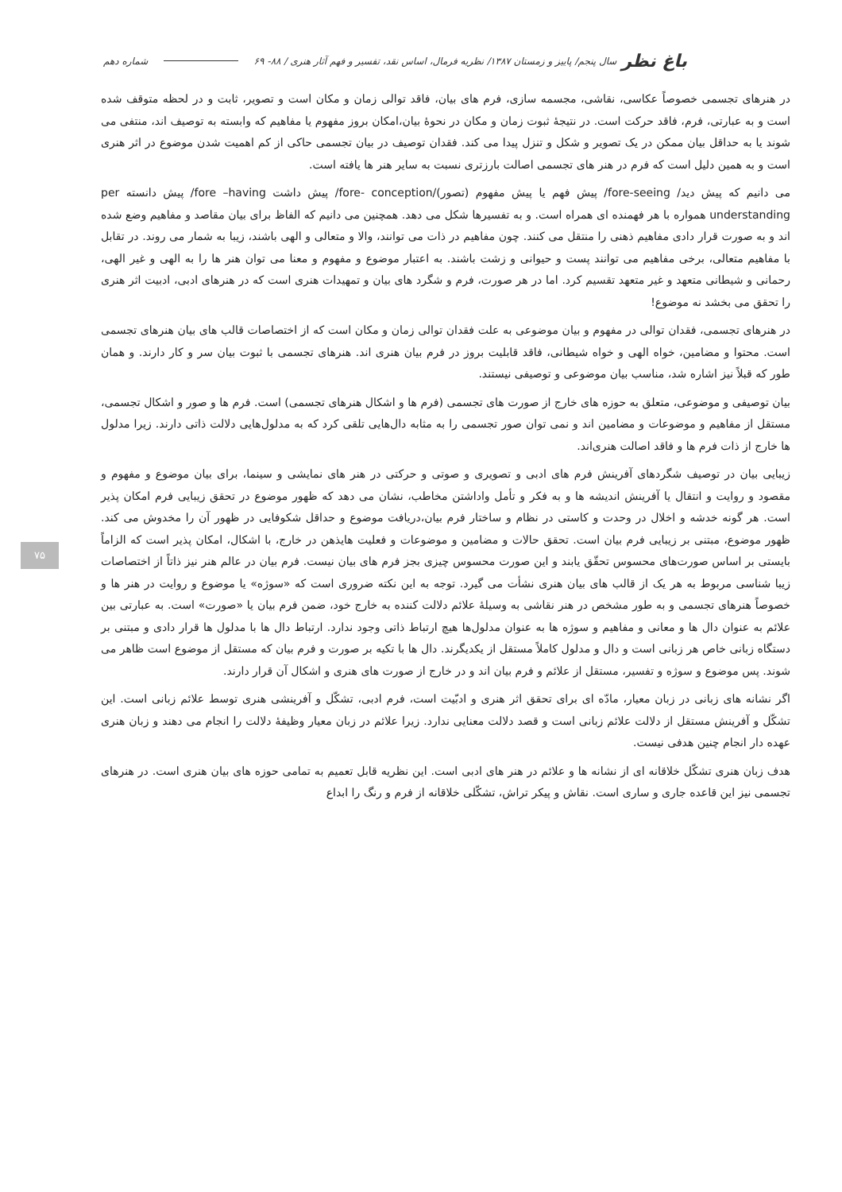باغ نظر سال پنجم/ پاییز و زمستان ۱۳۸۷/ نظریه فرمال، اساس نقد، تفسیر و فهم آثار هنری / ۸۸- ۶۹ شماره دهم
۷۵
در هنرهای تجسمی خصوصاً عکاسی، نقاشی، مجسمه سازی، فرم های بیان، فاقد توالی زمان و مکان است و تصویر، ثابت و در لحظه متوقف شده است و به عبارتی، فرم، فاقد حرکت است. در نتیجهٔ ثبوت زمان و مکان در نحوهٔ بیان،امکان بروز مفهوم یا مفاهیم که وابسته به توصیف اند، منتفی می شوند یا به حداقل بیان ممکن در یک تصویر و شکل و تنزل پیدا می کند. فقدان توصیف در بیان تجسمی حاکی از کم اهمیت شدن موضوع در اثر هنری است و به همین دلیل است که فرم در هنر های تجسمی اصالت بارزتری نسبت به سایر هنر ها یافته است.
می دانیم که پیش دید/ fore-seeing/ پیش فهم یا پیش مفهوم (تصور)/fore- conception/ پیش داشت fore –having/ پیش دانسته per understanding همواره با هر فهمنده ای همراه است. و به تفسیرها شکل می دهد. همچنین می دانیم که الفاظ برای بیان مقاصد و مفاهیم وضع شده اند و به صورت قرار دادی مفاهیم ذهنی را منتقل می کنند. چون مفاهیم در ذات می توانند، والا و متعالی و الهی باشند، زیبا به شمار می روند. در تقابل با مفاهیم متعالی، برخی مفاهیم می توانند پست و حیوانی و زشت باشند. به اعتبار موضوع و مفهوم و معنا می توان هنر ها را به الهی و غیر الهی، رحمانی و شیطانی متعهد و غیر متعهد تقسیم کرد. اما در هر صورت، فرم و شگرد های بیان و تمهیدات هنری است که در هنرهای ادبی، ادبیت اثر هنری را تحقق می بخشد نه موضوع!
در هنرهای تجسمی، فقدان توالی در مفهوم و بیان موضوعی به علت فقدان توالی زمان و مکان است که از اختصاصات قالب های بیان هنرهای تجسمی است. محتوا و مضامین، خواه الهی و خواه شیطانی، فاقد قابلیت بروز در فرم بیان هنری اند. هنرهای تجسمی با ثبوت بیان سر و کار دارند. و همان طور که قبلاً نیز اشاره شد، مناسب بیان موضوعی و توصیفی نیستند.
بیان توصیفی و موضوعی، متعلق به حوزه های خارج از صورت های تجسمی (فرم ها و اشکال هنرهای تجسمی) است. فرم ها و صور و اشکال تجسمی، مستقل از مفاهیم و موضوعات و مضامین اند و نمی توان صور تجسمی را به مثابه دال‌هایی تلقی کرد که به مدلول‌هایی دلالت ذاتی دارند. زیرا مدلول ها خارج از ذات فرم ها و فاقد اصالت هنری‌اند.
زیبایی بیان در توصیف شگردهای آفرینش فرم های ادبی و تصویری و صوتی و حرکتی در هنر های نمایشی و سینما، برای بیان موضوع و مفهوم و مقصود و روایت و انتقال یا آفرینش اندیشه ها و به فکر و تأمل واداشتن مخاطب، نشان می دهد که ظهور موضوع در تحقق زیبایی فرم امکان پذیر است. هر گونه خدشه و اخلال در وحدت و کاستی در نظام و ساختار فرم بیان،دریافت موضوع و حداقل شکوفایی در ظهور آن را مخدوش می کند. ظهور موضوع، مبتنی بر زیبایی فرم بیان است. تحقق حالات و مضامین و موضوعات و فعلیت هایذهن در خارج، با اشکال، امکان پذیر است که الزاماً بایستی بر اساس صورت‌های محسوس تحقّق یابند و این صورت محسوس چیزی بجز فرم های بیان نیست. فرم بیان در عالم هنر نیز ذاتاً از اختصاصات زیبا شناسی مربوط به هر یک از قالب های بیان هنری نشأت می گیرد. توجه به این نکته ضروری است که «سوژه» یا موضوع و روایت در هنر ها و خصوصاً هنرهای تجسمی و به طور مشخص در هنر نقاشی به وسیلهٔ علائم دلالت کننده به خارج خود، ضمن فرم بیان یا «صورت» است. به عبارتی بین علائم به عنوان دال ها و معانی و مفاهیم و سوژه ها به عنوان مدلول‌ها هیچ ارتباط ذاتی وجود ندارد. ارتباط دال ها با مدلول ها قرار دادی و مبتنی بر دستگاه زبانی خاص هر زبانی است و دال و مدلول کاملاً مستقل از یکدیگرند. دال ها با تکیه بر صورت و فرم بیان که مستقل از موضوع است ظاهر می شوند. پس موضوع و سوژه و تفسیر، مستقل از علائم و فرم بیان اند و در خارج از صورت های هنری و اشکال آن قرار دارند.
اگر نشانه های زبانی در زبان معیار، مادّه ای برای تحقق اثر هنری و ادبّیت است، فرم ادبی، تشکّل و آفرینشی هنری توسط علائم زبانی است. این تشکّل و آفرینش مستقل از دلالت علائم زبانی است و قصد دلالت معنایی ندارد. زیرا علائم در زبان معیار وظیفهٔ دلالت را انجام می دهند و زبان هنری عهده دار انجام چنین هدفی نیست.
هدف زبان هنری تشکّل خلاقانه ای از نشانه ها و علائم در هنر های ادبی است. این نظریه قابل تعمیم به تمامی حوزه های بیان هنری است. در هنرهای تجسمی نیز این قاعده جاری و ساری است. نقاش و پیکر تراش، تشکّلی خلاقانه از فرم و رنگ را ابداع